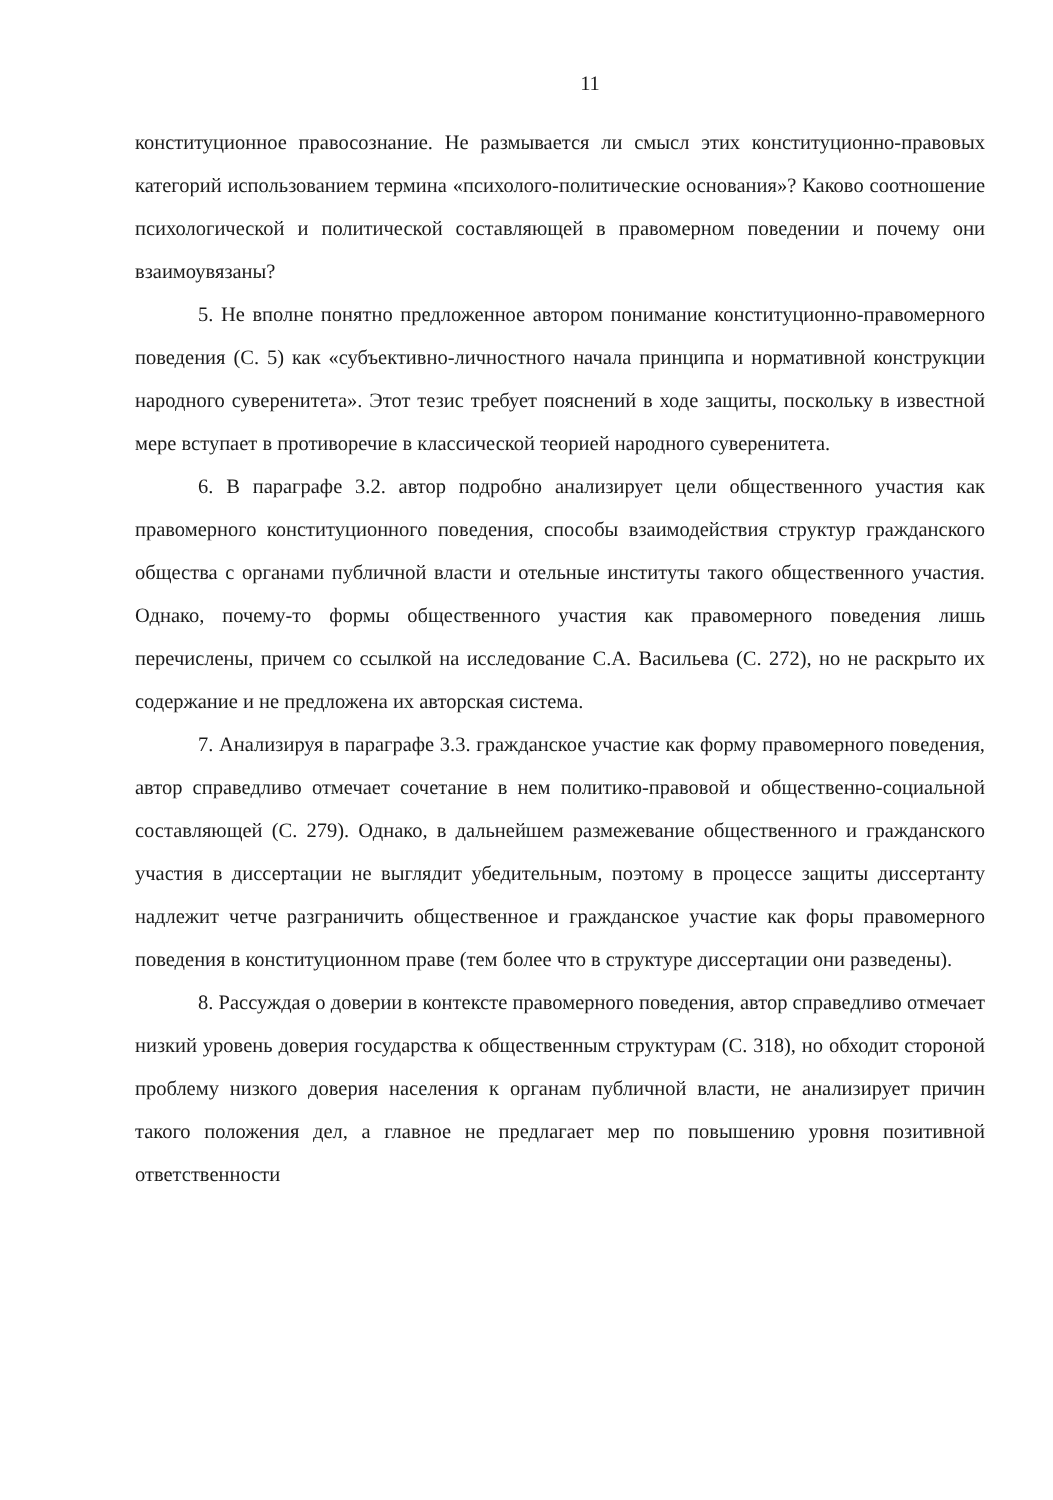11
конституционное правосознание. Не размывается ли смысл этих конституционно-правовых категорий использованием термина «психолого-политические основания»? Каково соотношение психологической и политической составляющей в правомерном поведении и почему они взаимоувязаны?
5. Не вполне понятно предложенное автором понимание конституционно-правомерного поведения (С. 5) как «субъективно-личностного начала принципа и нормативной конструкции народного суверенитета». Этот тезис требует пояснений в ходе защиты, поскольку в известной мере вступает в противоречие в классической теорией народного суверенитета.
6. В параграфе 3.2. автор подробно анализирует цели общественного участия как правомерного конституционного поведения, способы взаимодействия структур гражданского общества с органами публичной власти и отельные институты такого общественного участия. Однако, почему-то формы общественного участия как правомерного поведения лишь перечислены, причем со ссылкой на исследование С.А. Васильева (С. 272), но не раскрыто их содержание и не предложена их авторская система.
7. Анализируя в параграфе 3.3. гражданское участие как форму правомерного поведения, автор справедливо отмечает сочетание в нем политико-правовой и общественно-социальной составляющей (С. 279). Однако, в дальнейшем размежевание общественного и гражданского участия в диссертации не выглядит убедительным, поэтому в процессе защиты диссертанту надлежит четче разграничить общественное и гражданское участие как форы правомерного поведения в конституционном праве (тем более что в структуре диссертации они разведены).
8. Рассуждая о доверии в контексте правомерного поведения, автор справедливо отмечает низкий уровень доверия государства к общественным структурам (С. 318), но обходит стороной проблему низкого доверия населения к органам публичной власти, не анализирует причин такого положения дел, а главное не предлагает мер по повышению уровня позитивной ответственности